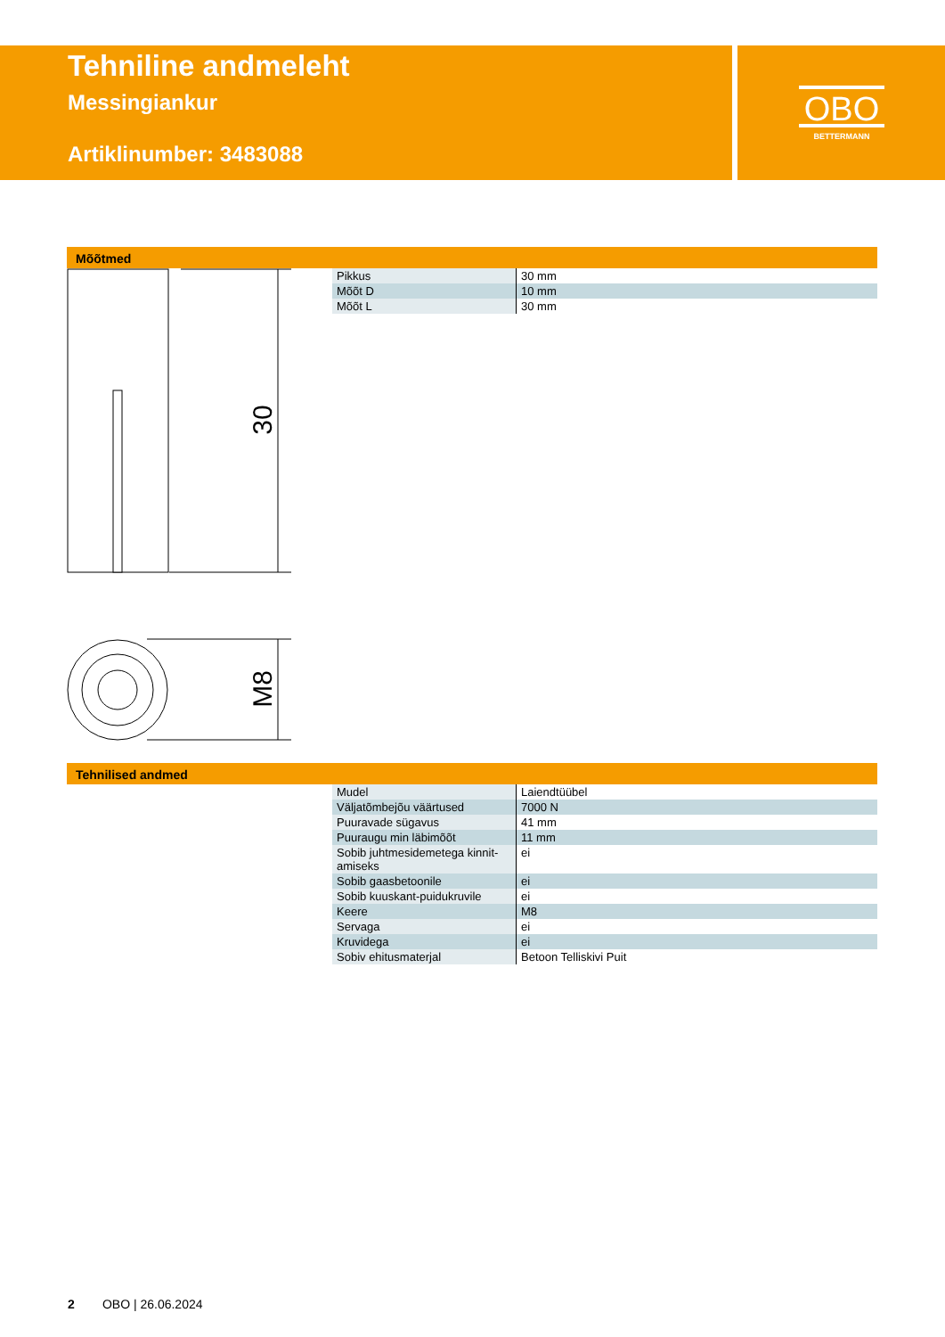Tehniline andmeleht
Messingiankur
Artiklinumber: 3483088
OBO
BETTERMANN
Mõõtmed
30
M8
| Pikkus | 30 mm |
| Mõõt D | 10 mm |
| Mõõt L | 30 mm |
Tehnilised andmed
| Mudel | Laiendtüübel |
| Väljatõmbejõu väärtused | 7000 N |
| Puuravade sügavus | 41 mm |
| Puuraugu min läbimõõt | 11 mm |
| Sobib juhtmesidemetega kinnit-amiseks | ei |
| Sobib gaasbetoonile | ei |
| Sobib kuuskant-puidukruvile | ei |
| Keere | M8 |
| Servaga | ei |
| Kruvidega | ei |
| Sobiv ehitusmaterjal | Betoon Telliskivi Puit |
2 OBO | 26.06.2024